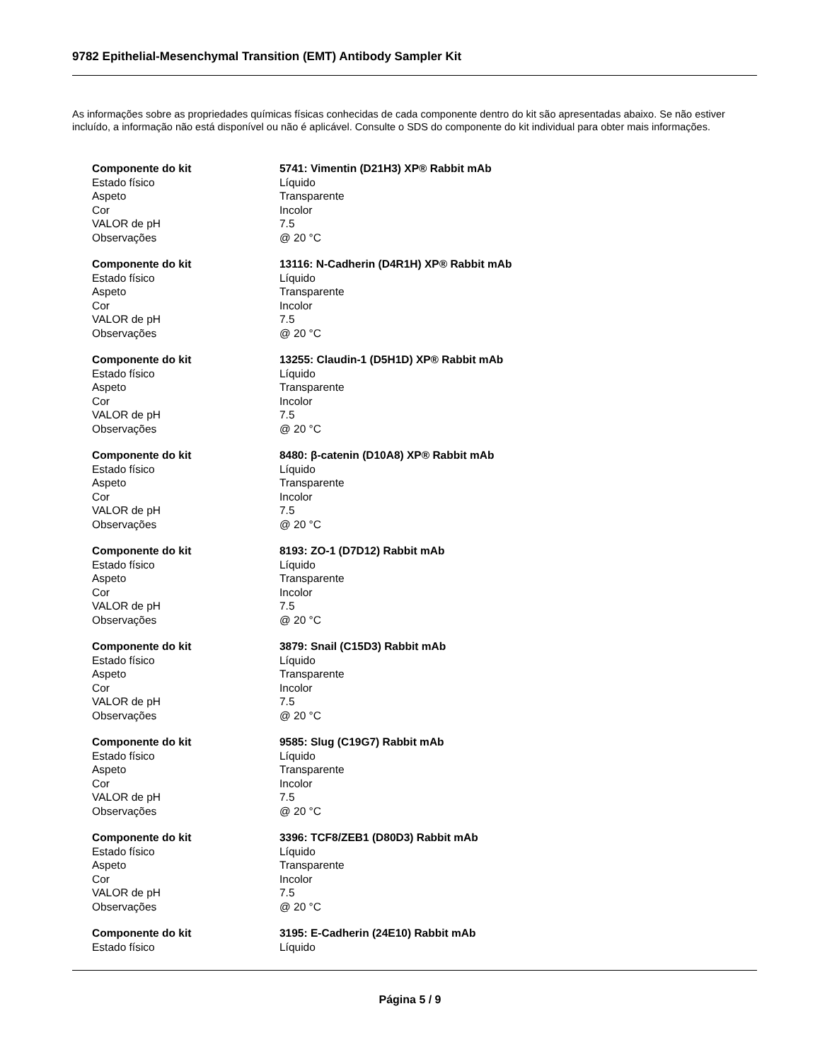9782 Epithelial-Mesenchymal Transition (EMT) Antibody Sampler Kit
As informações sobre as propriedades químicas físicas conhecidas de cada componente dentro do kit são apresentadas abaixo. Se não estiver incluído, a informação não está disponível ou não é aplicável. Consulte o SDS do componente do kit individual para obter mais informações.
| Componente do kit | 5741: Vimentin (D21H3) XP® Rabbit mAb |
| Estado físico | Líquido |
| Aspeto | Transparente |
| Cor | Incolor |
| VALOR de pH | 7.5 |
| Observações | @ 20 °C |
| Componente do kit | 13116: N-Cadherin (D4R1H) XP® Rabbit mAb |
| Estado físico | Líquido |
| Aspeto | Transparente |
| Cor | Incolor |
| VALOR de pH | 7.5 |
| Observações | @ 20 °C |
| Componente do kit | 13255: Claudin-1 (D5H1D) XP® Rabbit mAb |
| Estado físico | Líquido |
| Aspeto | Transparente |
| Cor | Incolor |
| VALOR de pH | 7.5 |
| Observações | @ 20 °C |
| Componente do kit | 8480: β-catenin (D10A8) XP® Rabbit mAb |
| Estado físico | Líquido |
| Aspeto | Transparente |
| Cor | Incolor |
| VALOR de pH | 7.5 |
| Observações | @ 20 °C |
| Componente do kit | 8193: ZO-1 (D7D12) Rabbit mAb |
| Estado físico | Líquido |
| Aspeto | Transparente |
| Cor | Incolor |
| VALOR de pH | 7.5 |
| Observações | @ 20 °C |
| Componente do kit | 3879: Snail (C15D3) Rabbit mAb |
| Estado físico | Líquido |
| Aspeto | Transparente |
| Cor | Incolor |
| VALOR de pH | 7.5 |
| Observações | @ 20 °C |
| Componente do kit | 9585: Slug (C19G7) Rabbit mAb |
| Estado físico | Líquido |
| Aspeto | Transparente |
| Cor | Incolor |
| VALOR de pH | 7.5 |
| Observações | @ 20 °C |
| Componente do kit | 3396: TCF8/ZEB1 (D80D3) Rabbit mAb |
| Estado físico | Líquido |
| Aspeto | Transparente |
| Cor | Incolor |
| VALOR de pH | 7.5 |
| Observações | @ 20 °C |
| Componente do kit | 3195: E-Cadherin (24E10) Rabbit mAb |
| Estado físico | Líquido |
Página 5 / 9